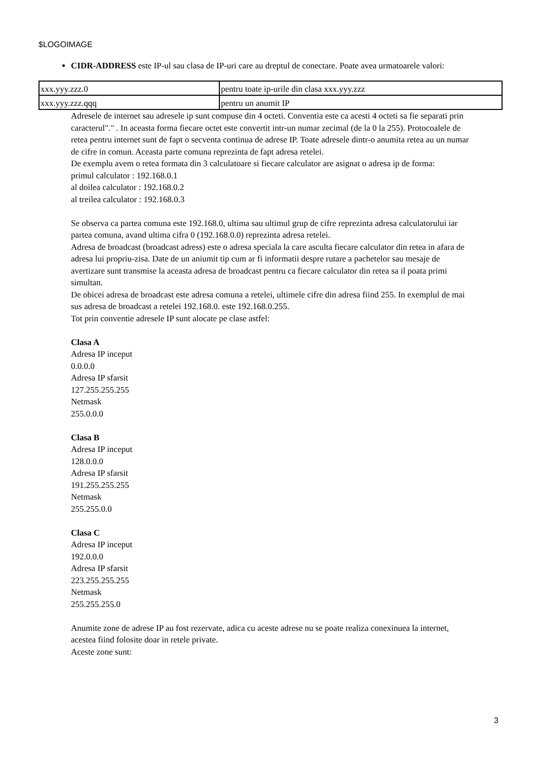$LOGOIMAGE
CIDR-ADDRESS este IP-ul sau clasa de IP-uri care au dreptul de conectare. Poate avea urmatoarele valori:
| xxx.yyy.zzz.0 | pentru toate ip-urile din clasa xxx.yyy.zzz |
| xxx.yyy.zzz.qqq | pentru un anumit IP |
Adresele de internet sau adresele ip sunt compuse din 4 octeti. Conventia este ca acesti 4 octeti sa fie separati prin caracterul"." . In aceasta forma fiecare octet este convertit intr-un numar zecimal (de la 0 la 255). Protocoalele de retea pentru internet sunt de fapt o secventa continua de adrese IP. Toate adresele dintr-o anumita retea au un numar de cifre in comun. Aceasta parte comuna reprezinta de fapt adresa retelei.
De exemplu avem o retea formata din 3 calculatoare si fiecare calculator are asignat o adresa ip de forma:
primul calculator : 192.168.0.1
al doilea calculator : 192.168.0.2
al treilea calculator : 192.168.0.3
Se observa ca partea comuna este 192.168.0, ultima sau ultimul grup de cifre reprezinta adresa calculatorului iar partea comuna, avand ultima cifra 0 (192.168.0.0) reprezinta adresa retelei.
Adresa de broadcast (broadcast adress) este o adresa speciala la care asculta fiecare calculator din retea in afara de adresa lui propriu-zisa. Date de un aniumit tip cum ar fi informatii despre rutare a pachetelor sau mesaje de avertizare sunt transmise la aceasta adresa de broadcast pentru ca fiecare calculator din retea sa il poata primi simultan.
De obicei adresa de broadcast este adresa comuna a retelei, ultimele cifre din adresa fiind 255. In exemplul de mai sus adresa de broadcast a retelei 192.168.0. este 192.168.0.255.
Tot prin conventie adresele IP sunt alocate pe clase astfel:
Clasa A
Adresa IP inceput
0.0.0.0
Adresa IP sfarsit
127.255.255.255
Netmask
255.0.0.0
Clasa B
Adresa IP inceput
128.0.0.0
Adresa IP sfarsit
191.255.255.255
Netmask
255.255.0.0
Clasa C
Adresa IP inceput
192.0.0.0
Adresa IP sfarsit
223.255.255.255
Netmask
255.255.255.0
Anumite zone de adrese IP au fost rezervate, adica cu aceste adrese nu se poate realiza conexinuea la internet, acestea fiind folosite doar in retele private.
Aceste zone sunt:
3